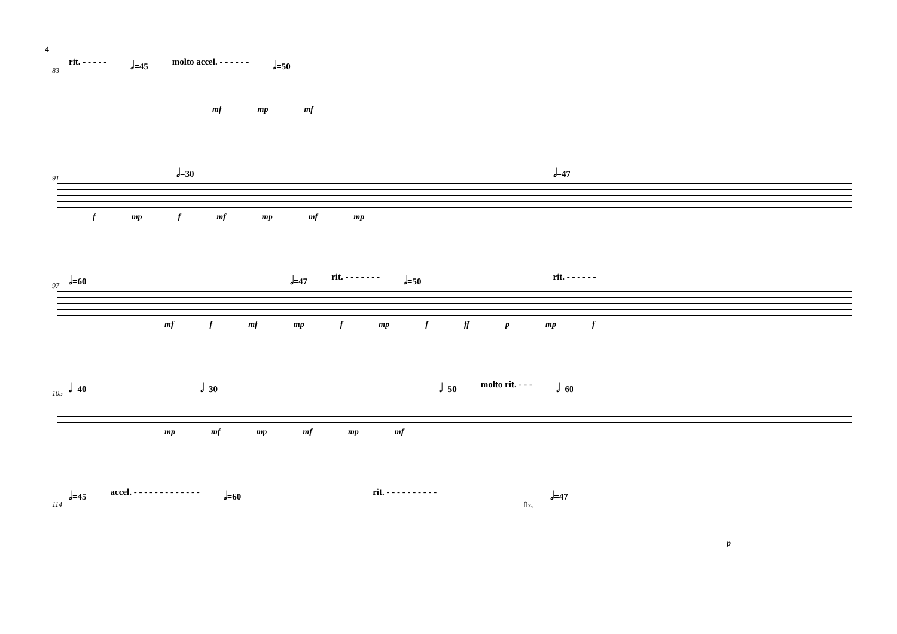4
rit. - - - - - 𝅗𝅥=45 molto accel. - - - - - - 𝅗𝅥=50
83
mf mp mf
𝅗𝅥=30 𝅗𝅥=47
91
f mp f mf mp mf mp
𝅗𝅥=60 𝅗𝅥=47 rit. - - - - - - - 𝅗𝅥=50 rit. - - - - - -
97
mf f mf mp f mp f ff p mp f
𝅗𝅥=40 𝅗𝅥=30 𝅗𝅥=50 molto rit. - - - 𝅗𝅥=60
105
mp mf mp mf mp mf
𝅗𝅥=45 accel. - - - - - - - - - - - - - 𝅗𝅥=60 rit. - - - - - - - - - - 𝅗𝅥=47
flz.
114
p